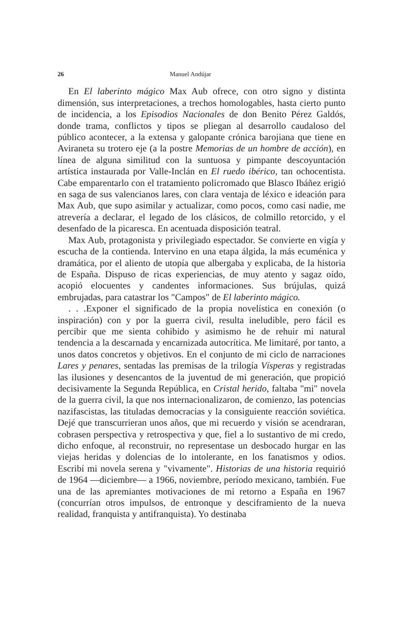26 Manuel Andújar
En El laberinto mágico Max Aub ofrece, con otro signo y distinta dimensión, sus interpretaciones, a trechos homologables, hasta cierto punto de incidencia, a los Episodios Nacionales de don Benito Pérez Galdós, donde trama, conflictos y tipos se pliegan al desarrollo caudaloso del público acontecer, a la extensa y galopante crónica barojiana que tiene en Aviraneta su trotero eje (a la postre Memorias de un hombre de acción), en línea de alguna similitud con la suntuosa y pimpante descoyuntación artística instaurada por Valle-Inclán en El ruedo ibérico, tan ochocentista. Cabe emparentarlo con el tratamiento policromado que Blasco Ibáñez erigió en saga de sus valencianos lares, con clara ventaja de léxico e ideación para Max Aub, que supo asimilar y actualizar, como pocos, como casi nadie, me atrevería a declarar, el legado de los clásicos, de colmillo retorcido, y el desenfado de la picaresca. En acentuada disposición teatral.
Max Aub, protagonista y privilegiado espectador. Se convierte en vigía y escucha de la contienda. Intervino en una etapa álgida, la más ecuménica y dramática, por el aliento de utopía que albergaba y explicaba, de la historia de España. Dispuso de ricas experiencias, de muy atento y sagaz oído, acopió elocuentes y candentes informaciones. Sus brújulas, quizá embrujadas, para catastrar los "Campos" de El laberinto mágico.
. . .Exponer el significado de la propia novelística en conexión (o inspiración) con y por la guerra civil, resulta ineludible, pero fácil es percibir que me sienta cohibido y asimismo he de rehuir mi natural tendencia a la descarnada y encarnizada autocrítica. Me limitaré, por tanto, a unos datos concretos y objetivos. En el conjunto de mi ciclo de narraciones Lares y penares, sentadas las premisas de la trilogía Vísperas y registradas las ilusiones y desencantos de la juventud de mi generación, que propició decisivamente la Segunda República, en Cristal herido, faltaba "mi" novela de la guerra civil, la que nos internacionalizaron, de comienzo, las potencias nazifascistas, las tituladas democracias y la consiguiente reacción soviética. Dejé que transcurrieran unos años, que mi recuerdo y visión se acendraran, cobrasen perspectiva y retrospectiva y que, fiel a lo sustantivo de mi credo, dicho enfoque, al reconstruir, no representase un desbocado hurgar en las viejas heridas y dolencias de lo intolerante, en los fanatismos y odios. Escribí mi novela serena y "vivamente". Historias de una historia requirió de 1964 —diciembre— a 1966, noviembre, período mexicano, también. Fue una de las apremiantes motivaciones de mi retorno a España en 1967 (concurrían otros impulsos, de entronque y desciframiento de la nueva realidad, franquista y antifranquista). Yo destinaba